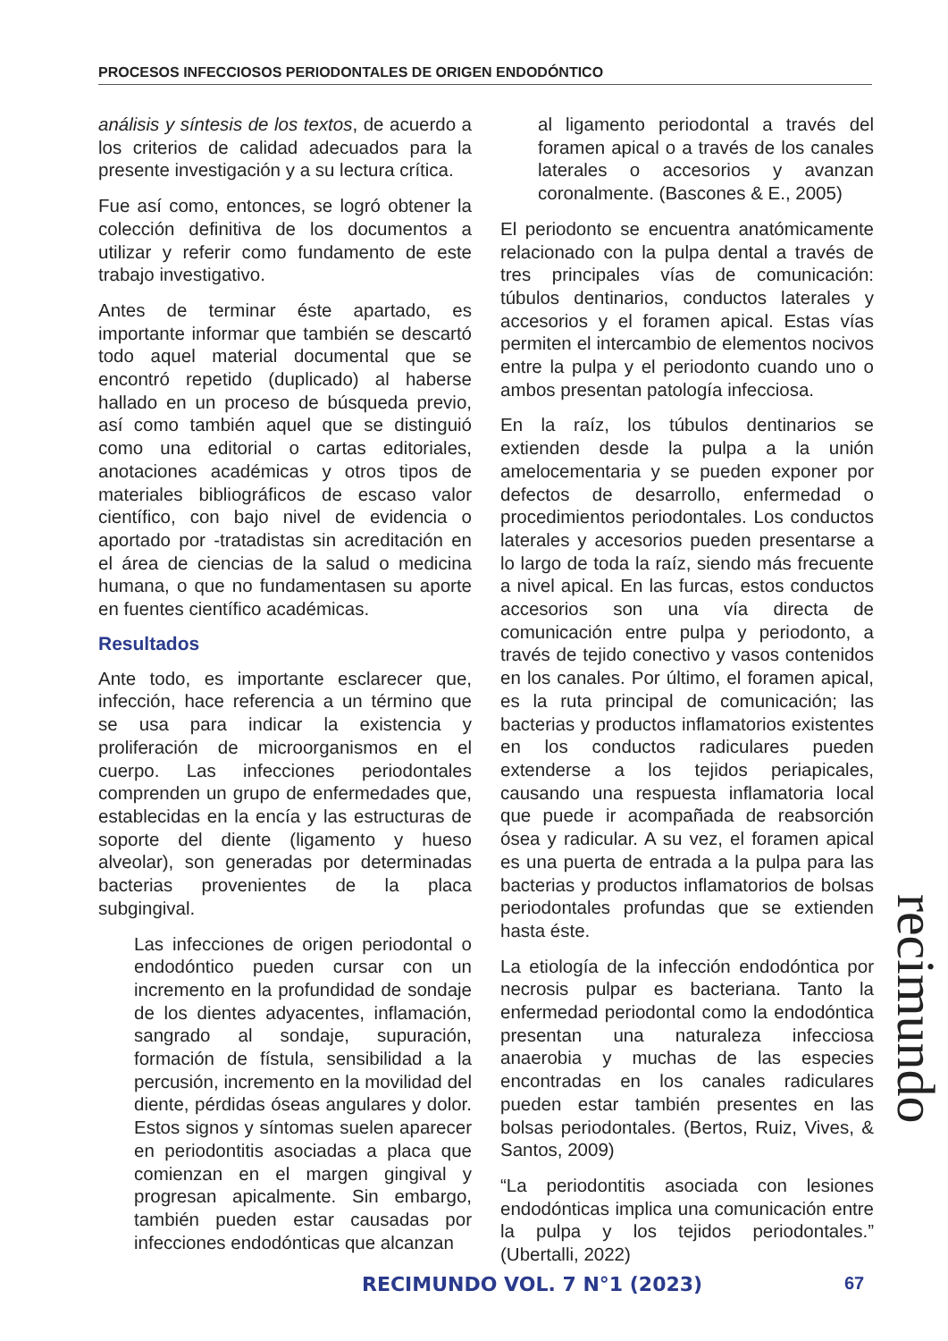PROCESOS INFECCIOSOS PERIODONTALES DE ORIGEN ENDODÓNTICO
análisis y síntesis de los textos, de acuerdo a los criterios de calidad adecuados para la presente investigación y a su lectura crítica.
Fue así como, entonces, se logró obtener la colección definitiva de los documentos a utilizar y referir como fundamento de este trabajo investigativo.
Antes de terminar éste apartado, es importante informar que también se descartó todo aquel material documental que se encontró repetido (duplicado) al haberse hallado en un proceso de búsqueda previo, así como también aquel que se distinguió como una editorial o cartas editoriales, anotaciones académicas y otros tipos de materiales bibliográficos de escaso valor científico, con bajo nivel de evidencia o aportado por -tratadistas sin acreditación en el área de ciencias de la salud o medicina humana, o que no fundamentasen su aporte en fuentes científico académicas.
Resultados
Ante todo, es importante esclarecer que, infección, hace referencia a un término que se usa para indicar la existencia y proliferación de microorganismos en el cuerpo. Las infecciones periodontales comprenden un grupo de enfermedades que, establecidas en la encía y las estructuras de soporte del diente (ligamento y hueso alveolar), son generadas por determinadas bacterias provenientes de la placa subgingival.
Las infecciones de origen periodontal o endodóntico pueden cursar con un incremento en la profundidad de sondaje de los dientes adyacentes, inflamación, sangrado al sondaje, supuración, formación de fístula, sensibilidad a la percusión, incremento en la movilidad del diente, pérdidas óseas angulares y dolor. Estos signos y síntomas suelen aparecer en periodontitis asociadas a placa que comienzan en el margen gingival y progresan apicalmente. Sin embargo, también pueden estar causadas por infecciones endodónticas que alcanzan
al ligamento periodontal a través del foramen apical o a través de los canales laterales o accesorios y avanzan coronalmente. (Bascones & E., 2005)
El periodonto se encuentra anatómicamente relacionado con la pulpa dental a través de tres principales vías de comunicación: túbulos dentinarios, conductos laterales y accesorios y el foramen apical. Estas vías permiten el intercambio de elementos nocivos entre la pulpa y el periodonto cuando uno o ambos presentan patología infecciosa.
En la raíz, los túbulos dentinarios se extienden desde la pulpa a la unión amelocementaria y se pueden exponer por defectos de desarrollo, enfermedad o procedimientos periodontales. Los conductos laterales y accesorios pueden presentarse a lo largo de toda la raíz, siendo más frecuente a nivel apical. En las furcas, estos conductos accesorios son una vía directa de comunicación entre pulpa y periodonto, a través de tejido conectivo y vasos contenidos en los canales. Por último, el foramen apical, es la ruta principal de comunicación; las bacterias y productos inflamatorios existentes en los conductos radiculares pueden extenderse a los tejidos periapicales, causando una respuesta inflamatoria local que puede ir acompañada de reabsorción ósea y radicular. A su vez, el foramen apical es una puerta de entrada a la pulpa para las bacterias y productos inflamatorios de bolsas periodontales profundas que se extienden hasta éste.
La etiología de la infección endodóntica por necrosis pulpar es bacteriana. Tanto la enfermedad periodontal como la endodóntica presentan una naturaleza infecciosa anaerobia y muchas de las especies encontradas en los canales radiculares pueden estar también presentes en las bolsas periodontales. (Bertos, Ruiz, Vives, & Santos, 2009)
“La periodontitis asociada con lesiones endodónticas implica una comunicación entre la pulpa y los tejidos periodontales.” (Ubertalli, 2022)
recimundo
RECIMUNDO VOL. 7 N°1 (2023) 67